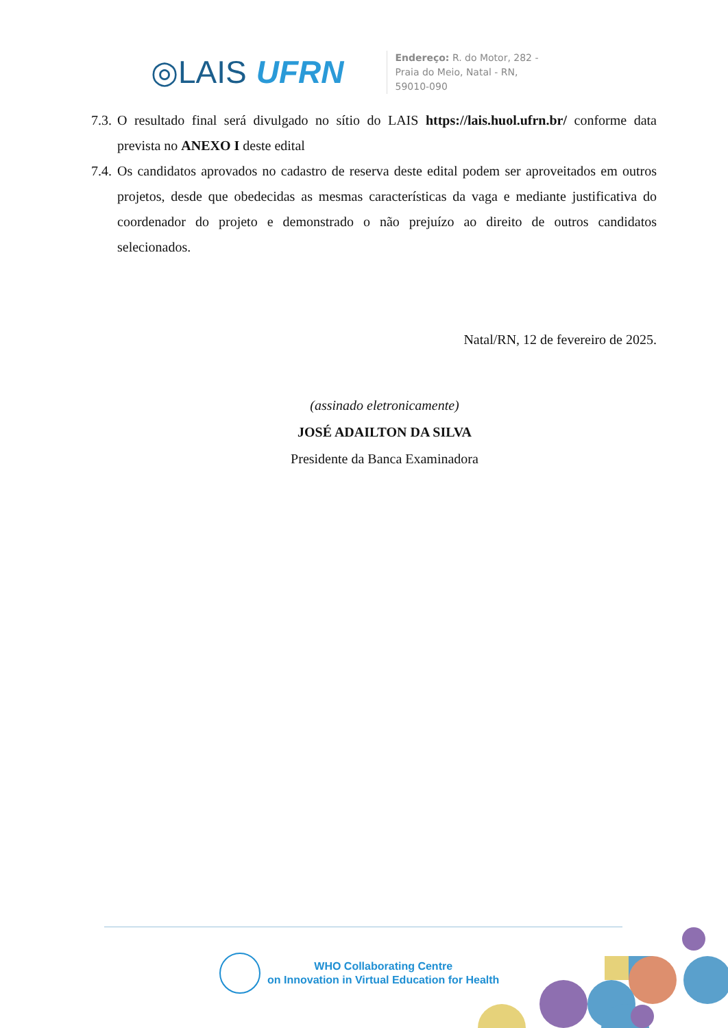◎LAIS UFRN
Endereço: R. do Motor, 282 -
Praia do Meio, Natal - RN,
59010-090
7.3. O resultado final será divulgado no sítio do LAIS https://lais.huol.ufrn.br/ conforme data prevista no ANEXO I deste edital
7.4. Os candidatos aprovados no cadastro de reserva deste edital podem ser aproveitados em outros projetos, desde que obedecidas as mesmas características da vaga e mediante justificativa do coordenador do projeto e demonstrado o não prejuízo ao direito de outros candidatos selecionados.
Natal/RN, 12 de fevereiro de 2025.
(assinado eletronicamente)
JOSÉ ADAILTON DA SILVA
Presidente da Banca Examinadora
WHO Collaborating Centre
on Innovation in Virtual Education for Health